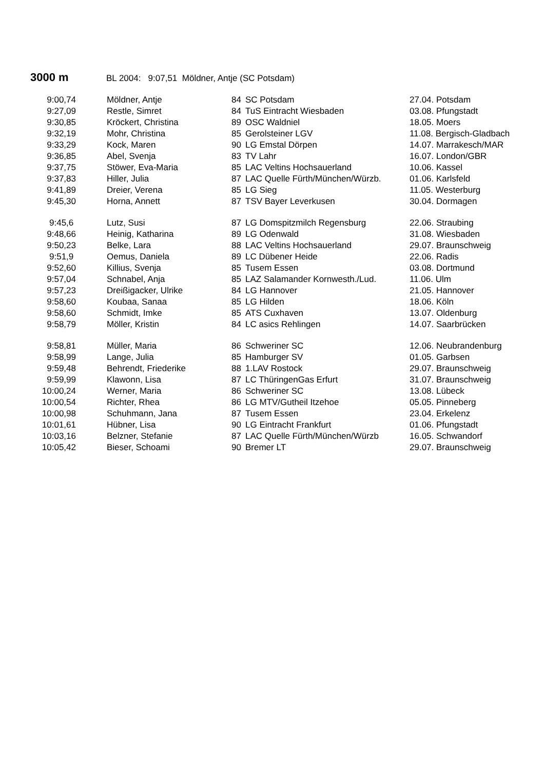3000 m BL 2004: 9:07,51 Möldner, Antje (SC Potsdam)
| 9:00,74 | Möldner, Antje | 84 | SC Potsdam | 27.04. Potsdam |
| 9:27,09 | Restle, Simret | 84 | TuS Eintracht Wiesbaden | 03.08. Pfungstadt |
| 9:30,85 | Kröckert, Christina | 89 | OSC Waldniel | 18.05. Moers |
| 9:32,19 | Mohr, Christina | 85 | Gerolsteiner LGV | 11.08. Bergisch-Gladbach |
| 9:33,29 | Kock, Maren | 90 | LG Emstal Dörpen | 14.07. Marrakesch/MAR |
| 9:36,85 | Abel, Svenja | 83 | TV Lahr | 16.07. London/GBR |
| 9:37,75 | Stöwer, Eva-Maria | 85 | LAC Veltins Hochsauerland | 10.06. Kassel |
| 9:37,83 | Hiller, Julia | 87 | LAC Quelle Fürth/München/Würzb. | 01.06. Karlsfeld |
| 9:41,89 | Dreier, Verena | 85 | LG Sieg | 11.05. Westerburg |
| 9:45,30 | Horna, Annett | 87 | TSV Bayer Leverkusen | 30.04. Dormagen |
| 9:45,6 | Lutz, Susi | 87 | LG Domspitzmilch Regensburg | 22.06. Straubing |
| 9:48,66 | Heinig, Katharina | 89 | LG Odenwald | 31.08. Wiesbaden |
| 9:50,23 | Belke, Lara | 88 | LAC Veltins Hochsauerland | 29.07. Braunschweig |
| 9:51,9 | Oemus, Daniela | 89 | LC Dübener Heide | 22.06. Radis |
| 9:52,60 | Killius, Svenja | 85 | Tusem Essen | 03.08. Dortmund |
| 9:57,04 | Schnabel, Anja | 85 | LAZ Salamander Kornwesth./Lud. | 11.06. Ulm |
| 9:57,23 | Dreißigacker, Ulrike | 84 | LG Hannover | 21.05. Hannover |
| 9:58,60 | Koubaa, Sanaa | 85 | LG Hilden | 18.06. Köln |
| 9:58,60 | Schmidt, Imke | 85 | ATS Cuxhaven | 13.07. Oldenburg |
| 9:58,79 | Möller, Kristin | 84 | LC asics Rehlingen | 14.07. Saarbrücken |
| 9:58,81 | Müller, Maria | 86 | Schweriner SC | 12.06. Neubrandenburg |
| 9:58,99 | Lange, Julia | 85 | Hamburger SV | 01.05. Garbsen |
| 9:59,48 | Behrendt, Friederike | 88 | 1.LAV Rostock | 29.07. Braunschweig |
| 9:59,99 | Klawonn, Lisa | 87 | LC ThüringenGas Erfurt | 31.07. Braunschweig |
| 10:00,24 | Werner, Maria | 86 | Schweriner SC | 13.08. Lübeck |
| 10:00,54 | Richter, Rhea | 86 | LG MTV/Gutheil Itzehoe | 05.05. Pinneberg |
| 10:00,98 | Schuhmann, Jana | 87 | Tusem Essen | 23.04. Erkelenz |
| 10:01,61 | Hübner, Lisa | 90 | LG Eintracht Frankfurt | 01.06. Pfungstadt |
| 10:03,16 | Belzner, Stefanie | 87 | LAC Quelle Fürth/München/Würzb | 16.05. Schwandorf |
| 10:05,42 | Bieser, Schoami | 90 | Bremer LT | 29.07. Braunschweig |